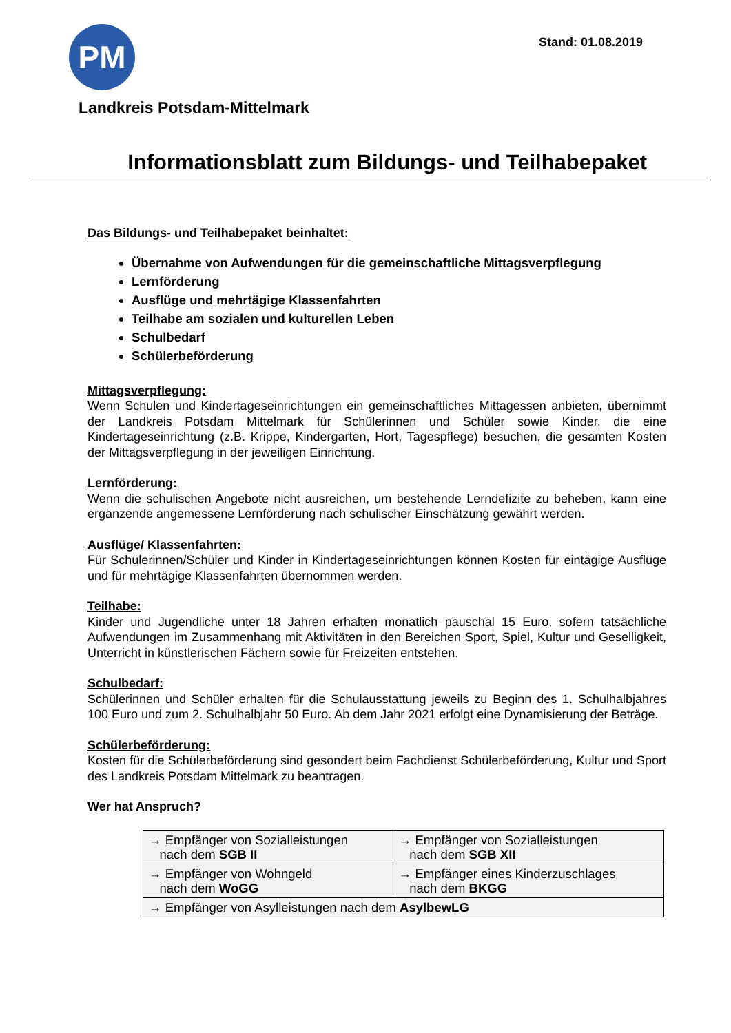PM
Stand: 01.08.2019
Landkreis Potsdam-Mittelmark
Informationsblatt zum Bildungs- und Teilhabepaket
Das Bildungs- und Teilhabepaket beinhaltet:
Übernahme von Aufwendungen für die gemeinschaftliche Mittagsverpflegung
Lernförderung
Ausflüge und mehrtägige Klassenfahrten
Teilhabe am sozialen und kulturellen Leben
Schulbedarf
Schülerbeförderung
Mittagsverpflegung:
Wenn Schulen und Kindertageseinrichtungen ein gemeinschaftliches Mittagessen anbieten, übernimmt der Landkreis Potsdam Mittelmark für Schülerinnen und Schüler sowie Kinder, die eine Kindertageseinrichtung (z.B. Krippe, Kindergarten, Hort, Tagespflege) besuchen, die gesamten Kosten der Mittagsverpflegung in der jeweiligen Einrichtung.
Lernförderung:
Wenn die schulischen Angebote nicht ausreichen, um bestehende Lerndefizite zu beheben, kann eine ergänzende angemessene Lernförderung nach schulischer Einschätzung gewährt werden.
Ausflüge/ Klassenfahrten:
Für Schülerinnen/Schüler und Kinder in Kindertageseinrichtungen können Kosten für eintägige Ausflüge und für mehrtägige Klassenfahrten übernommen werden.
Teilhabe:
Kinder und Jugendliche unter 18 Jahren erhalten monatlich pauschal 15 Euro, sofern tatsächliche Aufwendungen im Zusammenhang mit Aktivitäten in den Bereichen Sport, Spiel, Kultur und Geselligkeit, Unterricht in künstlerischen Fächern sowie für Freizeiten entstehen.
Schulbedarf:
Schülerinnen und Schüler erhalten für die Schulausstattung jeweils zu Beginn des 1. Schulhalbjahres 100 Euro und zum 2. Schulhalbjahr 50 Euro. Ab dem Jahr 2021 erfolgt eine Dynamisierung der Beträge.
Schülerbeförderung:
Kosten für die Schülerbeförderung sind gesondert beim Fachdienst Schülerbeförderung, Kultur und Sport des Landkreis Potsdam Mittelmark zu beantragen.
Wer hat Anspruch?
| → Empfänger von Sozialleistungen nach dem SGB II | → Empfänger von Sozialleistungen nach dem SGB XII |
| → Empfänger von Wohngeld nach dem WoGG | → Empfänger eines Kinderzuschlages nach dem BKGG |
| → Empfänger von Asylleistungen nach dem AsylbewLG | |